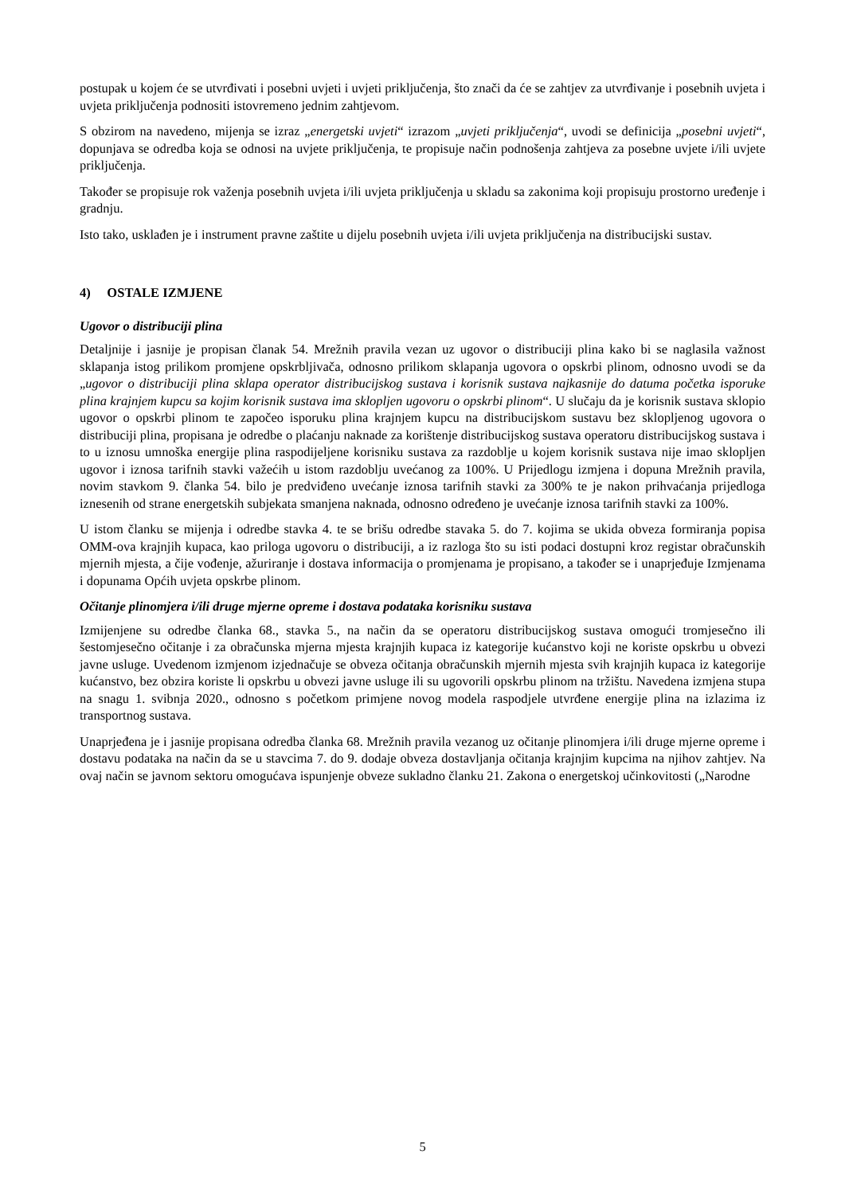postupak u kojem će se utvrđivati i posebni uvjeti i uvjeti priključenja, što znači da će se zahtjev za utvrđivanje i posebnih uvjeta i uvjeta priključenja podnositi istovremeno jednim zahtjevom.
S obzirom na navedeno, mijenja se izraz „energetski uvjeti“ izrazom „uvjeti priključenja“, uvodi se definicija „posebni uvjeti“, dopunjava se odredba koja se odnosi na uvjete priključenja, te propisuje način podnošenja zahtjeva za posebne uvjete i/ili uvjete priključenja.
Također se propisuje rok važenja posebnih uvjeta i/ili uvjeta priključenja u skladu sa zakonima koji propisuju prostorno uređenje i gradnju.
Isto tako, usklađen je i instrument pravne zaštite u dijelu posebnih uvjeta i/ili uvjeta priključenja na distribucijski sustav.
4) OSTALE IZMJENE
Ugovor o distribuciji plina
Detaljnije i jasnije je propisan članak 54. Mrežnih pravila vezan uz ugovor o distribuciji plina kako bi se naglasila važnost sklapanja istog prilikom promjene opskrbljivača, odnosno prilikom sklapanja ugovora o opskrbi plinom, odnosno uvodi se da „ugovor o distribuciji plina sklapa operator distribucijskog sustava i korisnik sustava najkasnije do datuma početka isporuke plina krajnjem kupcu sa kojim korisnik sustava ima sklopljen ugovoru o opskrbi plinom“. U slučaju da je korisnik sustava sklopio ugovor o opskrbi plinom te započeo isporuku plina krajnjem kupcu na distribucijskom sustavu bez sklopljenog ugovora o distribuciji plina, propisana je odredbe o plaćanju naknade za korištenje distribucijskog sustava operatoru distribucijskog sustava i to u iznosu umnoška energije plina raspodijeljene korisniku sustava za razdoblje u kojem korisnik sustava nije imao sklopljen ugovor i iznosa tarifnih stavki važećih u istom razdoblju uvećanog za 100%. U Prijedlogu izmjena i dopuna Mrežnih pravila, novim stavkom 9. članka 54. bilo je predviđeno uvećanje iznosa tarifnih stavki za 300% te je nakon prihvaćanja prijedloga iznesenih od strane energetskih subjekata smanjena naknada, odnosno određeno je uvećanje iznosa tarifnih stavki za 100%.
U istom članku se mijenja i odredbe stavka 4. te se brišu odredbe stavaka 5. do 7. kojima se ukida obveza formiranja popisa OMM-ova krajnjih kupaca, kao priloga ugovoru o distribuciji, a iz razloga što su isti podaci dostupni kroz registar obračunskih mjernih mjesta, a čije vođenje, ažuriranje i dostava informacija o promjenama je propisano, a također se i unaprjeđuje Izmjenama i dopunama Općih uvjeta opskrbe plinom.
Očitanje plinomjera i/ili druge mjerne opreme i dostava podataka korisniku sustava
Izmijenjene su odredbe članka 68., stavka 5., na način da se operatoru distribucijskog sustava omogući tromjesečno ili šestomjesečno očitanje i za obračunska mjerna mjesta krajnjih kupaca iz kategorije kućanstvo koji ne koriste opskrbu u obvezi javne usluge. Uvedenom izmjenom izjednačuje se obveza očitanja obračunskih mjernih mjesta svih krajnjih kupaca iz kategorije kućanstvo, bez obzira koriste li opskrbu u obvezi javne usluge ili su ugovorili opskrbu plinom na tržištu. Navedena izmjena stupa na snagu 1. svibnja 2020., odnosno s početkom primjene novog modela raspodjele utvrđene energije plina na izlazima iz transportnog sustava.
Unaprjeđena je i jasnije propisana odredba članka 68. Mrežnih pravila vezanog uz očitanje plinomjera i/ili druge mjerne opreme i dostavu podataka na način da se u stavcima 7. do 9. dodaje obveza dostavljanja očitanja krajnjim kupcima na njihov zahtjev. Na ovaj način se javnom sektoru omogućava ispunjenje obveze sukladno članku 21. Zakona o energetskoj učinkovitosti („Narodne
5